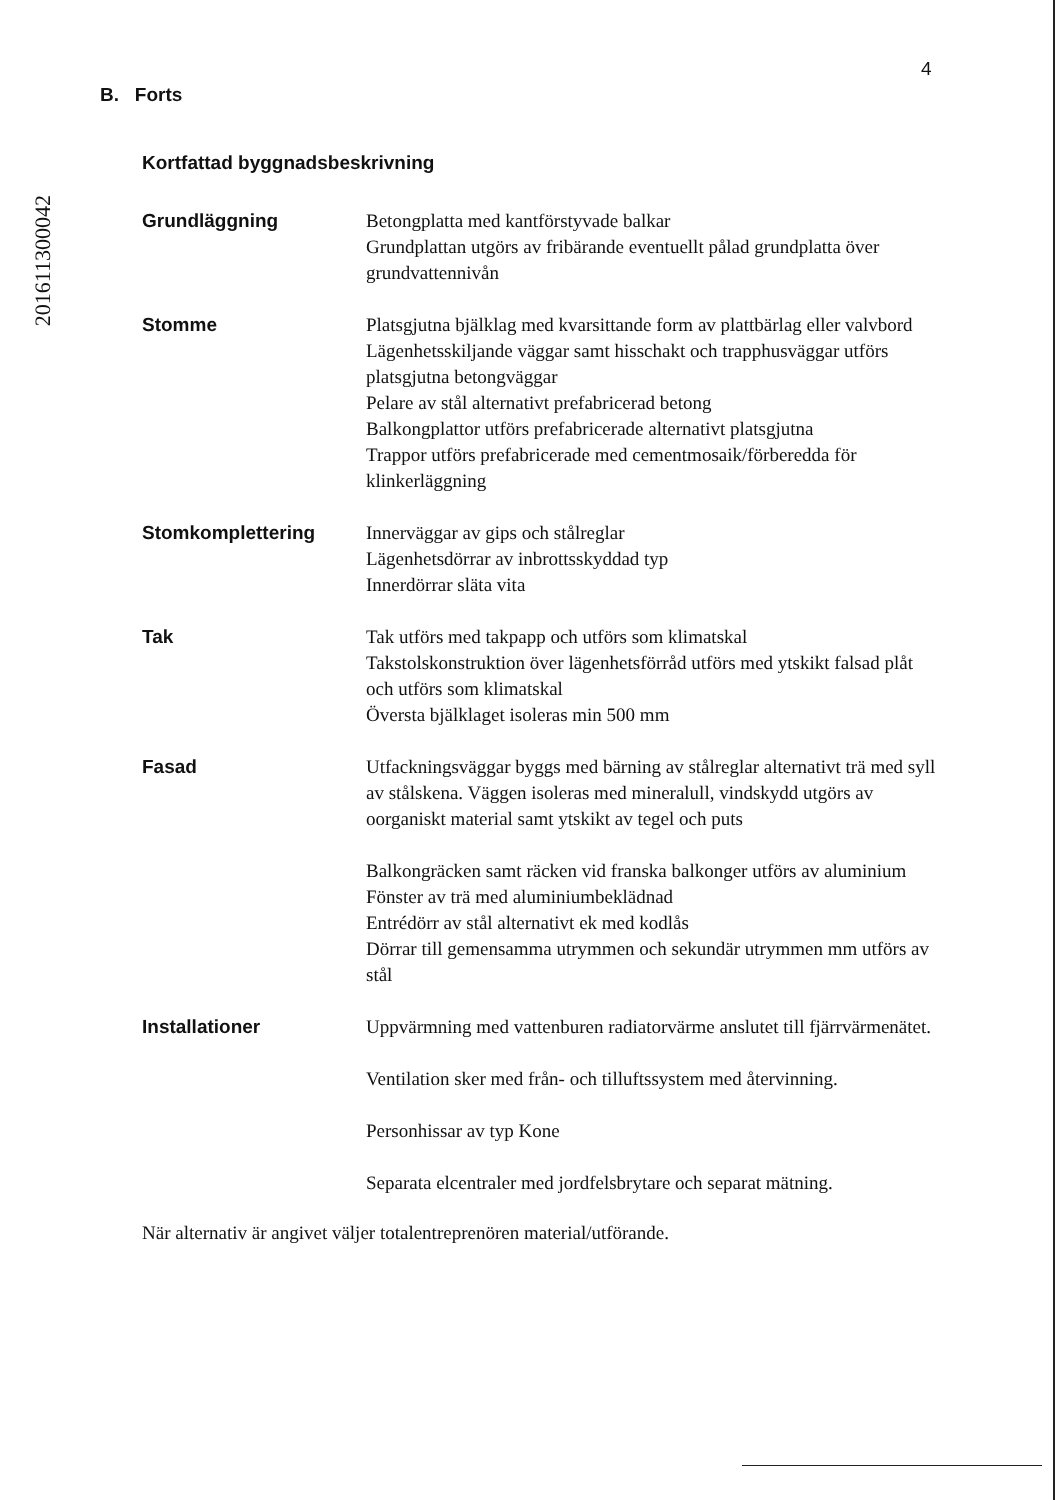201611300042
4
B. Forts
Kortfattad byggnadsbeskrivning
Grundläggning Betongplatta med kantförstyvade balkar
Grundplattan utgörs av fribärande eventuellt pålad grundplatta över grundvattennivån
Stomme Platsgjutna bjälklag med kvarsittande form av plattbärlag eller valvbord
Lägenhetsskiljande väggar samt hisschakt och trapphusväggar utförs platsgjutna betongväggar
Pelare av stål alternativt prefabricerad betong
Balkongplattor utförs prefabricerade alternativt platsgjutna
Trappor utförs prefabricerade med cementmosaik/förberedda för klinkerläggning
Stomkomplettering Innerväggar av gips och stålreglar
Lägenhetsdörrar av inbrottsskyddad typ
Innerdörrar släta vita
Tak Tak utförs med takpapp och utförs som klimatskal
Takstolskonstruktion över lägenhetsförråd utförs med ytskikt falsad plåt och utförs som klimatskal
Översta bjälklaget isoleras min 500 mm
Fasad Utfackningsväggar byggs med bärning av stålreglar alternativt trä med syll av stålskena. Väggen isoleras med mineralull, vindskydd utgörs av oorganiskt material samt ytskikt av tegel och puts
Balkongräcken samt räcken vid franska balkonger utförs av aluminium
Fönster av trä med aluminiumbeklädnad
Entrédörr av stål alternativt ek med kodlås
Dörrar till gemensamma utrymmen och sekundär utrymmen mm utförs av stål
Installationer Uppvärmning med vattenburen radiatorvärme anslutet till fjärrvärmenätet.
Ventilation sker med från- och tilluftssystem med återvinning.
Personhissar av typ Kone
Separata elcentraler med jordfelsbrytare och separat mätning.
När alternativ är angivet väljer totalentreprenören material/utförande.